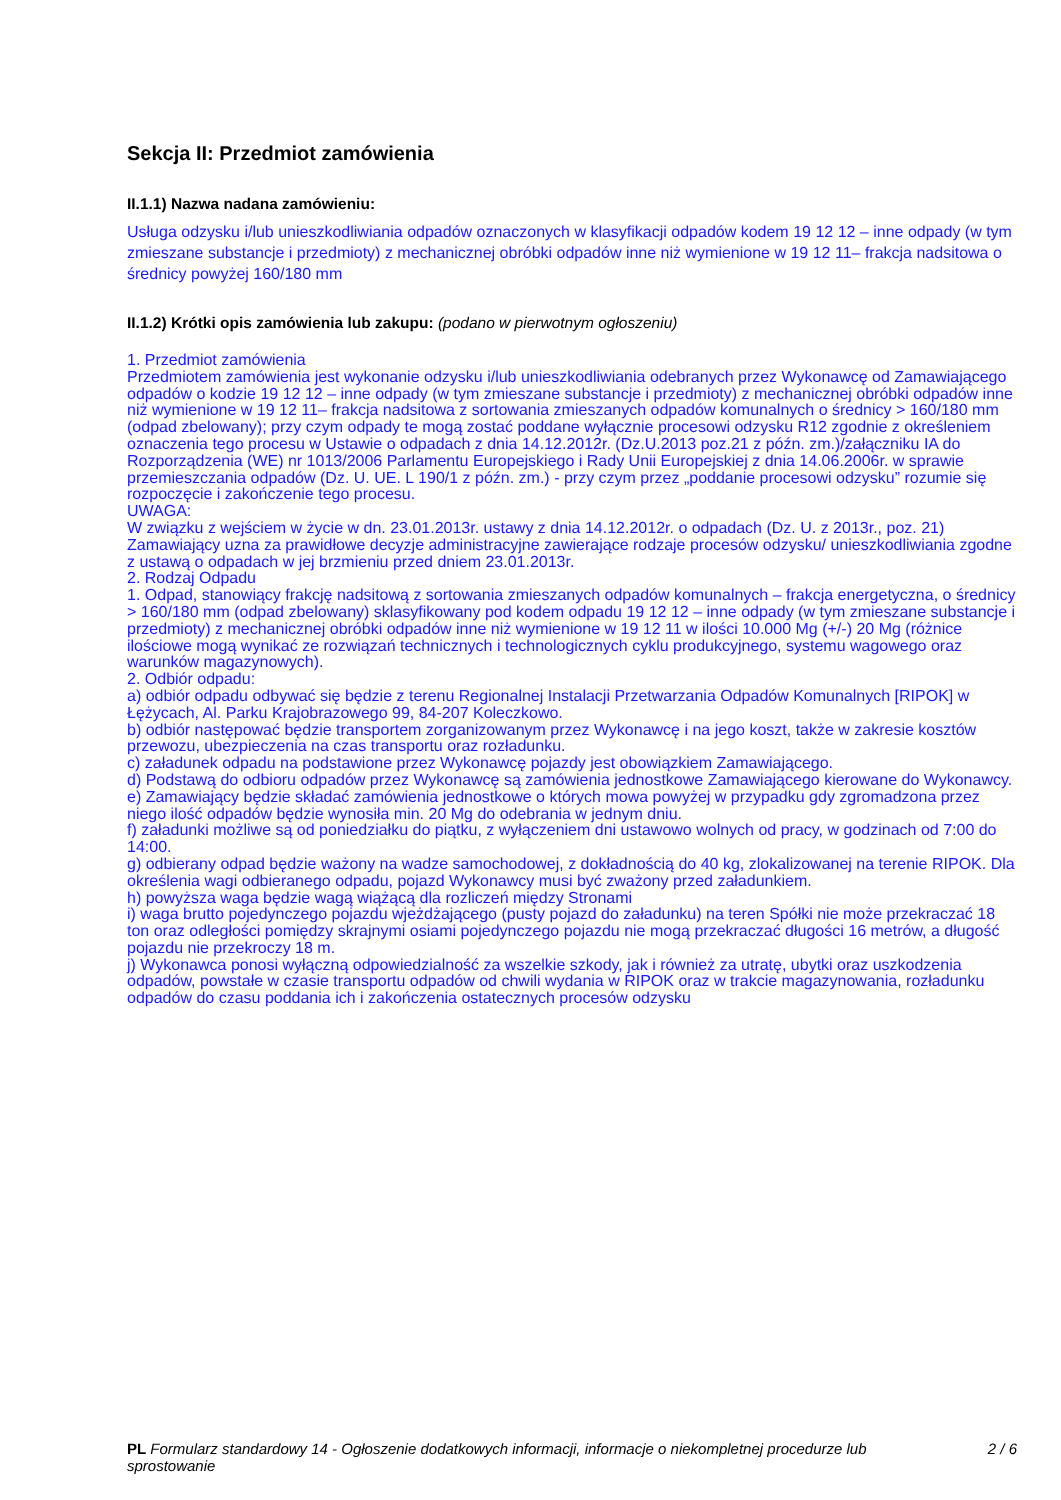Sekcja II: Przedmiot zamówienia
II.1.1) Nazwa nadana zamówieniu:
Usługa odzysku i/lub unieszkodliwiania odpadów oznaczonych w klasyfikacji odpadów kodem 19 12 12 – inne odpady (w tym zmieszane substancje i przedmioty) z mechanicznej obróbki odpadów inne niż wymienione w 19 12 11– frakcja nadsitowa o średnicy powyżej 160/180 mm
II.1.2) Krótki opis zamówienia lub zakupu: (podano w pierwotnym ogłoszeniu)
1. Przedmiot zamówienia
Przedmiotem zamówienia jest wykonanie odzysku i/lub unieszkodliwiania odebranych przez Wykonawcę od Zamawiającego odpadów o kodzie 19 12 12 – inne odpady (w tym zmieszane substancje i przedmioty) z mechanicznej obróbki odpadów inne niż wymienione w 19 12 11– frakcja nadsitowa z sortowania zmieszanych odpadów komunalnych o średnicy > 160/180 mm (odpad zbelowany); przy czym odpady te mogą zostać poddane wyłącznie procesowi odzysku R12 zgodnie z określeniem oznaczenia tego procesu w Ustawie o odpadach z dnia 14.12.2012r. (Dz.U.2013 poz.21 z późn. zm.)/załączniku IA do Rozporządzenia (WE) nr 1013/2006 Parlamentu Europejskiego i Rady Unii Europejskiej z dnia 14.06.2006r. w sprawie przemieszczania odpadów (Dz. U. UE. L 190/1 z późn. zm.) - przy czym przez „poddanie procesowi odzysku” rozumie się rozpoczęcie i zakończenie tego procesu.
UWAGA:
W związku z wejściem w życie w dn. 23.01.2013r. ustawy z dnia 14.12.2012r. o odpadach (Dz. U. z 2013r., poz. 21) Zamawiający uzna za prawidłowe decyzje administracyjne zawierające rodzaje procesów odzysku/ unieszkodliwiania zgodne z ustawą o odpadach w jej brzmieniu przed dniem 23.01.2013r.
2. Rodzaj Odpadu
1. Odpad, stanowiący frakcję nadsitową z sortowania zmieszanych odpadów komunalnych – frakcja energetyczna, o średnicy > 160/180 mm (odpad zbelowany) sklasyfikowany pod kodem odpadu 19 12 12 – inne odpady (w tym zmieszane substancje i przedmioty) z mechanicznej obróbki odpadów inne niż wymienione w 19 12 11 w ilości 10.000 Mg (+/-) 20 Mg (różnice ilościowe mogą wynikać ze rozwiązań technicznych i technologicznych cyklu produkcyjnego, systemu wagowego oraz warunków magazynowych).
2. Odbiór odpadu:
a) odbiór odpadu odbywać się będzie z terenu Regionalnej Instalacji Przetwarzania Odpadów Komunalnych [RIPOK] w Łężycach, Al. Parku Krajobrazowego 99, 84-207 Koleczkowo.
b) odbiór następować będzie transportem zorganizowanym przez Wykonawcę i na jego koszt, także w zakresie kosztów przewozu, ubezpieczenia na czas transportu oraz rozładunku.
c) załadunek odpadu na podstawione przez Wykonawcę pojazdy jest obowiązkiem Zamawiającego.
d) Podstawą do odbioru odpadów przez Wykonawcę są zamówienia jednostkowe Zamawiającego kierowane do Wykonawcy.
e) Zamawiający będzie składać zamówienia jednostkowe o których mowa powyżej w przypadku gdy zgromadzona przez niego ilość odpadów będzie wynosiła min. 20 Mg do odebrania w jednym dniu.
f) załadunki możliwe są od poniedziałku do piątku, z wyłączeniem dni ustawowo wolnych od pracy, w godzinach od 7:00 do 14:00.
g) odbierany odpad będzie ważony na wadze samochodowej, z dokładnością do 40 kg, zlokalizowanej na terenie RIPOK. Dla określenia wagi odbieranego odpadu, pojazd Wykonawcy musi być zważony przed załadunkiem.
h) powyższa waga będzie wagą wiążącą dla rozliczeń między Stronami
i) waga brutto pojedynczego pojazdu wjeżdżającego (pusty pojazd do załadunku) na teren Spółki nie może przekraczać 18 ton oraz odległości pomiędzy skrajnymi osiami pojedynczego pojazdu nie mogą przekraczać długości 16 metrów, a długość pojazdu nie przekroczy 18 m.
j) Wykonawca ponosi wyłączną odpowiedzialność za wszelkie szkody, jak i również za utratę, ubytki oraz uszkodzenia odpadów, powstałe w czasie transportu odpadów od chwili wydania w RIPOK oraz w trakcie magazynowania, rozładunku odpadów do czasu poddania ich i zakończenia ostatecznych procesów odzysku
PL Formularz standardowy 14 - Ogłoszenie dodatkowych informacji, informacje o niekompletnej procedurze lub sprostowanie
2 / 6